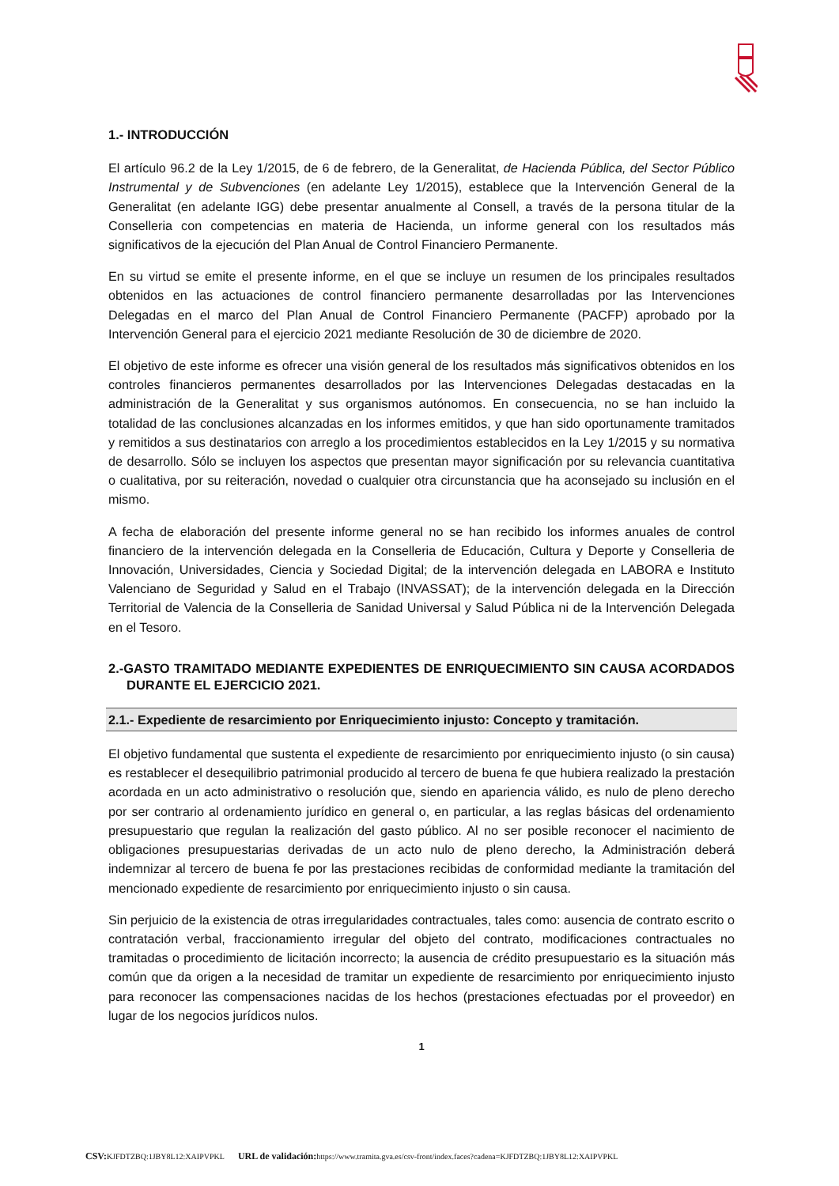1.- INTRODUCCIÓN
El artículo 96.2 de la Ley 1/2015, de 6 de febrero, de la Generalitat, de Hacienda Pública, del Sector Público Instrumental y de Subvenciones (en adelante Ley 1/2015), establece que la Intervención General de la Generalitat (en adelante IGG) debe presentar anualmente al Consell, a través de la persona titular de la Conselleria con competencias en materia de Hacienda, un informe general con los resultados más significativos de la ejecución del Plan Anual de Control Financiero Permanente.
En su virtud se emite el presente informe, en el que se incluye un resumen de los principales resultados obtenidos en las actuaciones de control financiero permanente desarrolladas por las Intervenciones Delegadas en el marco del Plan Anual de Control Financiero Permanente (PACFP) aprobado por la Intervención General para el ejercicio 2021 mediante Resolución de 30 de diciembre de 2020.
El objetivo de este informe es ofrecer una visión general de los resultados más significativos obtenidos en los controles financieros permanentes desarrollados por las Intervenciones Delegadas destacadas en la administración de la Generalitat y sus organismos autónomos. En consecuencia, no se han incluido la totalidad de las conclusiones alcanzadas en los informes emitidos, y que han sido oportunamente tramitados y remitidos a sus destinatarios con arreglo a los procedimientos establecidos en la Ley 1/2015 y su normativa de desarrollo. Sólo se incluyen los aspectos que presentan mayor significación por su relevancia cuantitativa o cualitativa, por su reiteración, novedad o cualquier otra circunstancia que ha aconsejado su inclusión en el mismo.
A fecha de elaboración del presente informe general no se han recibido los informes anuales de control financiero de la intervención delegada en la Conselleria de Educación, Cultura y Deporte y Conselleria de Innovación, Universidades, Ciencia y Sociedad Digital; de la intervención delegada en LABORA e Instituto Valenciano de Seguridad y Salud en el Trabajo (INVASSAT); de la intervención delegada en la Dirección Territorial de Valencia de la Conselleria de Sanidad Universal y Salud Pública ni de la Intervención Delegada en el Tesoro.
2.-GASTO TRAMITADO MEDIANTE EXPEDIENTES DE ENRIQUECIMIENTO SIN CAUSA ACORDADOS DURANTE EL EJERCICIO 2021.
2.1.- Expediente de resarcimiento por Enriquecimiento injusto: Concepto y tramitación.
El objetivo fundamental que sustenta el expediente de resarcimiento por enriquecimiento injusto (o sin causa) es restablecer el desequilibrio patrimonial producido al tercero de buena fe que hubiera realizado la prestación acordada en un acto administrativo o resolución que, siendo en apariencia válido, es nulo de pleno derecho por ser contrario al ordenamiento jurídico en general o, en particular, a las reglas básicas del ordenamiento presupuestario que regulan la realización del gasto público. Al no ser posible reconocer el nacimiento de obligaciones presupuestarias derivadas de un acto nulo de pleno derecho, la Administración deberá indemnizar al tercero de buena fe por las prestaciones recibidas de conformidad mediante la tramitación del mencionado expediente de resarcimiento por enriquecimiento injusto o sin causa.
Sin perjuicio de la existencia de otras irregularidades contractuales, tales como: ausencia de contrato escrito o contratación verbal, fraccionamiento irregular del objeto del contrato, modificaciones contractuales no tramitadas o procedimiento de licitación incorrecto; la ausencia de crédito presupuestario es la situación más común que da origen a la necesidad de tramitar un expediente de resarcimiento por enriquecimiento injusto para reconocer las compensaciones nacidas de los hechos (prestaciones efectuadas por el proveedor) en lugar de los negocios jurídicos nulos.
1
CSV: KJFDTZBQ:1JBY8L12:XAIPVPKL URL de validación: https://www.tramita.gva.es/csv-front/index.faces?cadena=KJFDTZBQ:1JBY8L12:XAIPVPKL